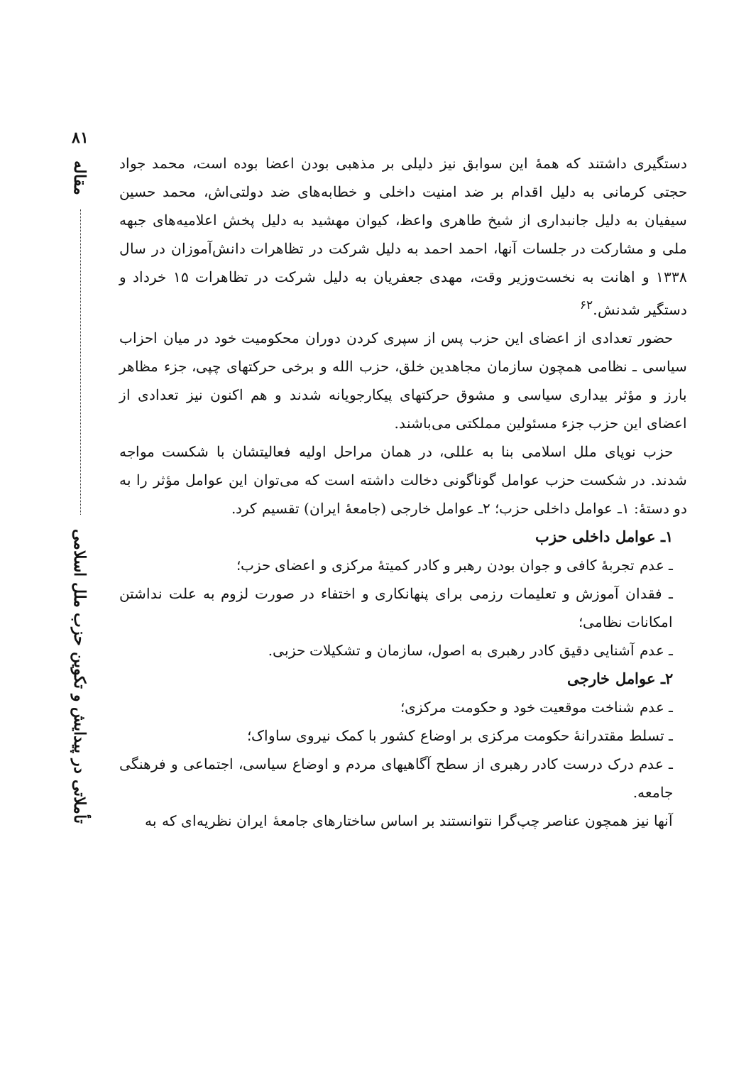دستگیری داشتند که همهٔ این سوابق نیز دلیلی بر مذهبی بودن اعضا بوده است، محمد جواد حجتی کرمانی به دلیل اقدام بر ضد امنیت داخلی و خطابه‌های ضد دولتی‌اش، محمد حسین سیفیان به دلیل جانبداری از شیخ طاهری واعظ، کیوان مهشید به دلیل پخش اعلامیه‌های جبهه ملی و مشارکت در جلسات آنها، احمد احمد به دلیل شرکت در تظاهرات دانش‌آموزان در سال ۱۳۳۸ و اهانت به نخست‌وزیر وقت، مهدی جعفریان به دلیل شرکت در تظاهرات ۱۵ خرداد و دستگیر شدنش.<sup>۶۲</sup>
حضور تعدادی از اعضای این حزب پس از سپری کردن دوران محکومیت خود در میان احزاب سیاسی ـ نظامی همچون سازمان مجاهدین خلق، حزب الله و برخی حرکتهای چپی، جزء مظاهر بارز و مؤثر بیداری سیاسی و مشوق حرکتهای پیکارجویانه شدند و هم اکنون نیز تعدادی از اعضای این حزب جزء مسئولین مملکتی می‌باشند.
حزب نوپای ملل اسلامی بنا به عللی، در همان مراحل اولیه فعالیتشان با شکست مواجه شدند. در شکست حزب عوامل گوناگونی دخالت داشته است که می‌توان این عوامل مؤثر را به دو دستهٔ: ۱ـ عوامل داخلی حزب؛ ۲ـ عوامل خارجی (جامعهٔ ایران) تقسیم کرد.
۱ـ عوامل داخلی حزب
ـ عدم تجربهٔ کافی و جوان بودن رهبر و کادر کمیتهٔ مرکزی و اعضای حزب؛
ـ فقدان آموزش و تعلیمات رزمی برای پنهانکاری و اختفاء در صورت لزوم به علت نداشتن امکانات نظامی؛
ـ عدم آشنایی دقیق کادر رهبری به اصول، سازمان و تشکیلات حزبی.
۲ـ عوامل خارجی
ـ عدم شناخت موقعیت خود و حکومت مرکزی؛
ـ تسلط مقتدرانهٔ حکومت مرکزی بر اوضاع کشور با کمک نیروی ساواک؛
ـ عدم درک درست کادر رهبری از سطح آگاهیهای مردم و اوضاع سیاسی، اجتماعی و فرهنگی جامعه.
آنها نیز همچون عناصر چپ‌گرا نتوانستند بر اساس ساختارهای جامعهٔ ایران نظریه‌ای که به
۸۱
مقاله
تأملاتی در پیدایش و تکوین حزب ملل اسلامی